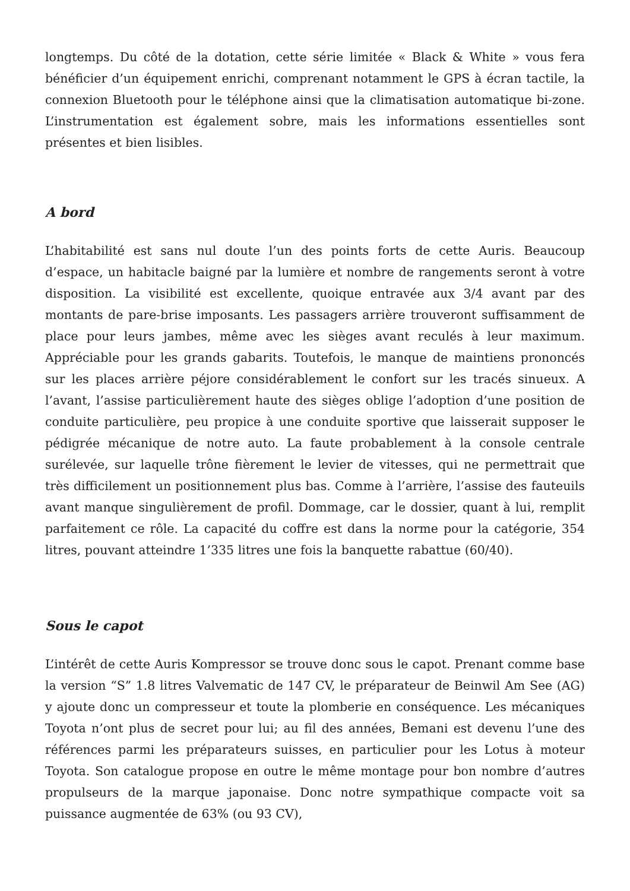longtemps. Du côté de la dotation, cette série limitée « Black & White » vous fera bénéficier d’un équipement enrichi, comprenant notamment le GPS à écran tactile, la connexion Bluetooth pour le téléphone ainsi que la climatisation automatique bi-zone. L’instrumentation est également sobre, mais les informations essentielles sont présentes et bien lisibles.
A bord
L’habitabilité est sans nul doute l’un des points forts de cette Auris. Beaucoup d’espace, un habitacle baigné par la lumière et nombre de rangements seront à votre disposition. La visibilité est excellente, quoique entravée aux 3/4 avant par des montants de pare-brise imposants. Les passagers arrière trouveront suffisamment de place pour leurs jambes, même avec les sièges avant reculés à leur maximum. Appréciable pour les grands gabarits. Toutefois, le manque de maintiens prononcés sur les places arrière péjore considérablement le confort sur les tracés sinueux. A l’avant, l’assise particulièrement haute des sièges oblige l’adoption d’une position de conduite particulière, peu propice à une conduite sportive que laisserait supposer le pédigrée mécanique de notre auto. La faute probablement à la console centrale surélevée, sur laquelle trône fièrement le levier de vitesses, qui ne permettrait que très difficilement un positionnement plus bas. Comme à l’arrière, l’assise des fauteuils avant manque singulièrement de profil. Dommage, car le dossier, quant à lui, remplit parfaitement ce rôle. La capacité du coffre est dans la norme pour la catégorie, 354 litres, pouvant atteindre 1’335 litres une fois la banquette rabattue (60/40).
Sous le capot
L’intérêt de cette Auris Kompressor se trouve donc sous le capot. Prenant comme base la version “S” 1.8 litres Valvematic de 147 CV, le préparateur de Beinwil Am See (AG) y ajoute donc un compresseur et toute la plomberie en conséquence. Les mécaniques Toyota n’ont plus de secret pour lui; au fil des années, Bemani est devenu l’une des références parmi les préparateurs suisses, en particulier pour les Lotus à moteur Toyota. Son catalogue propose en outre le même montage pour bon nombre d’autres propulseurs de la marque japonaise. Donc notre sympathique compacte voit sa puissance augmentée de 63% (ou 93 CV),